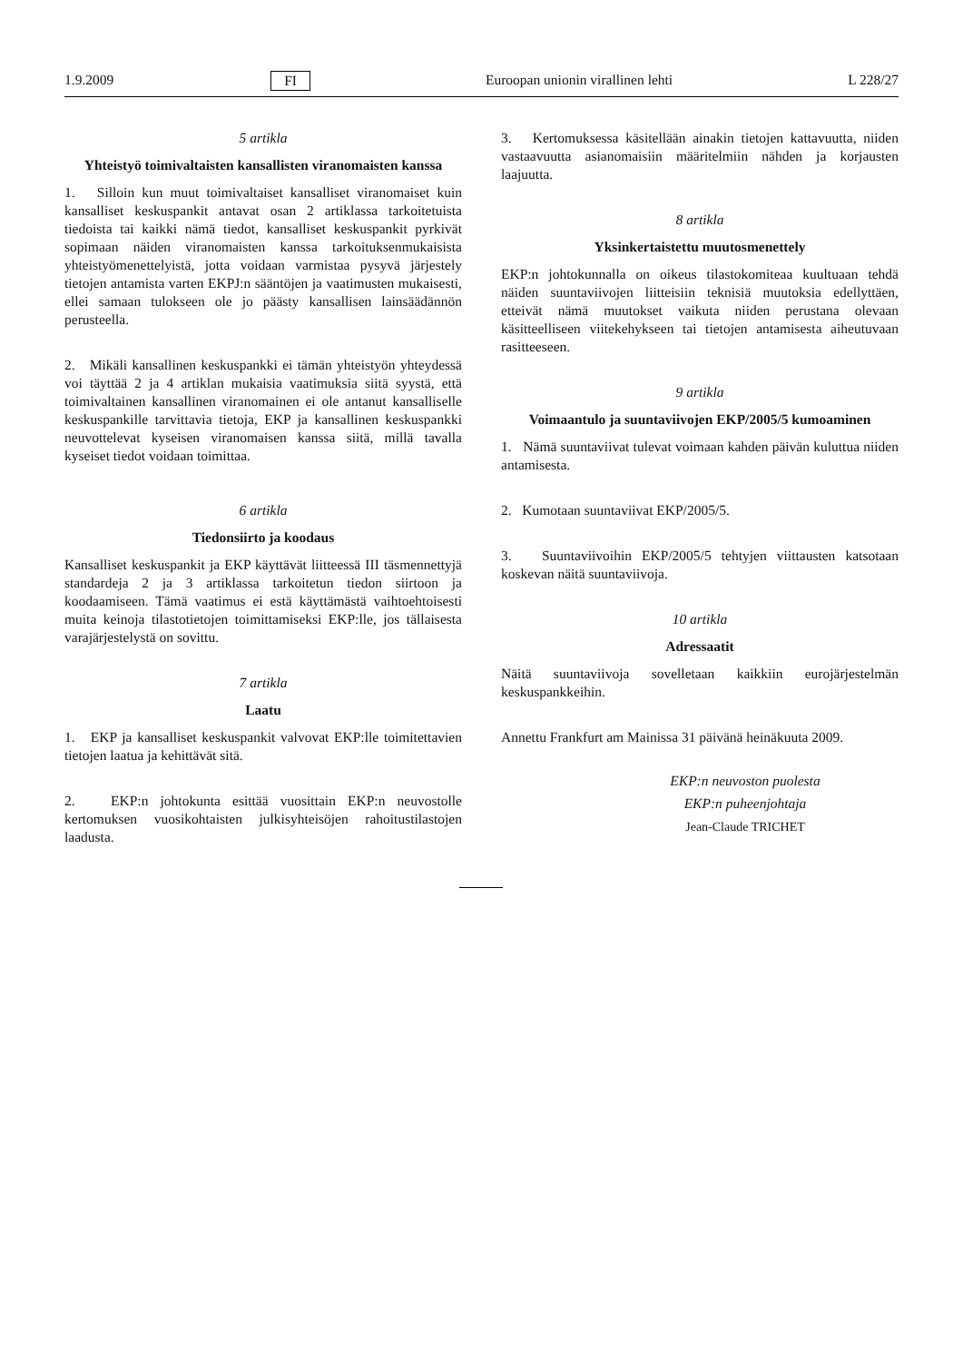1.9.2009 FI Euroopan unionin virallinen lehti L 228/27
5 artikla
Yhteistyö toimivaltaisten kansallisten viranomaisten kanssa
1. Silloin kun muut toimivaltaiset kansalliset viranomaiset kuin kansalliset keskuspankit antavat osan 2 artiklassa tarkoitetuista tiedoista tai kaikki nämä tiedot, kansalliset keskuspankit pyrkivät sopimaan näiden viranomaisten kanssa tarkoituksenmukaisista yhteistyömenettelyistä, jotta voidaan varmistaa pysyvä järjestely tietojen antamista varten EKPJ:n sääntöjen ja vaatimusten mukaisesti, ellei samaan tulokseen ole jo päästy kansallisen lainsäädännön perusteella.
2. Mikäli kansallinen keskuspankki ei tämän yhteistyön yhteydessä voi täyttää 2 ja 4 artiklan mukaisia vaatimuksia siitä syystä, että toimivaltainen kansallinen viranomainen ei ole antanut kansalliselle keskuspankille tarvittavia tietoja, EKP ja kansallinen keskuspankki neuvottelevat kyseisen viranomaisen kanssa siitä, millä tavalla kyseiset tiedot voidaan toimittaa.
6 artikla
Tiedonsiirto ja koodaus
Kansalliset keskuspankit ja EKP käyttävät liitteessä III täsmennettyjä standardeja 2 ja 3 artiklassa tarkoitetun tiedon siirtoon ja koodaamiseen. Tämä vaatimus ei estä käyttämästä vaihtoehtoisesti muita keinoja tilastotietojen toimittamiseksi EKP:lle, jos tällaisesta varajärjestelystä on sovittu.
7 artikla
Laatu
1. EKP ja kansalliset keskuspankit valvovat EKP:lle toimitettavien tietojen laatua ja kehittävät sitä.
2. EKP:n johtokunta esittää vuosittain EKP:n neuvostolle kertomuksen vuosikohtaisten julkisyhteisöjen rahoitustilastojen laadusta.
3. Kertomuksessa käsitellään ainakin tietojen kattavuutta, niiden vastaavuutta asianomaisiin määritelmiin nähden ja korjausten laajuutta.
8 artikla
Yksinkertaistettu muutosmenettely
EKP:n johtokunnalla on oikeus tilastokomiteaa kuultuaan tehdä näiden suuntaviivojen liitteisiin teknisiä muutoksia edellyttäen, etteivät nämä muutokset vaikuta niiden perustana olevaan käsitteelliseen viitekehykseen tai tietojen antamisesta aiheutuvaan rasitteeseen.
9 artikla
Voimaantulo ja suuntaviivojen EKP/2005/5 kumoaminen
1. Nämä suuntaviivat tulevat voimaan kahden päivän kuluttua niiden antamisesta.
2. Kumotaan suuntaviivat EKP/2005/5.
3. Suuntaviivoihin EKP/2005/5 tehtyjen viittausten katsotaan koskevan näitä suuntaviivoja.
10 artikla
Adressaatit
Näitä suuntaviivoja sovelletaan kaikkiin eurojärjestelmän keskuspankkeihin.
Annettu Frankfurt am Mainissa 31 päivänä heinäkuuta 2009.
EKP:n neuvoston puolesta
EKP:n puheenjohtaja
Jean-Claude TRICHET